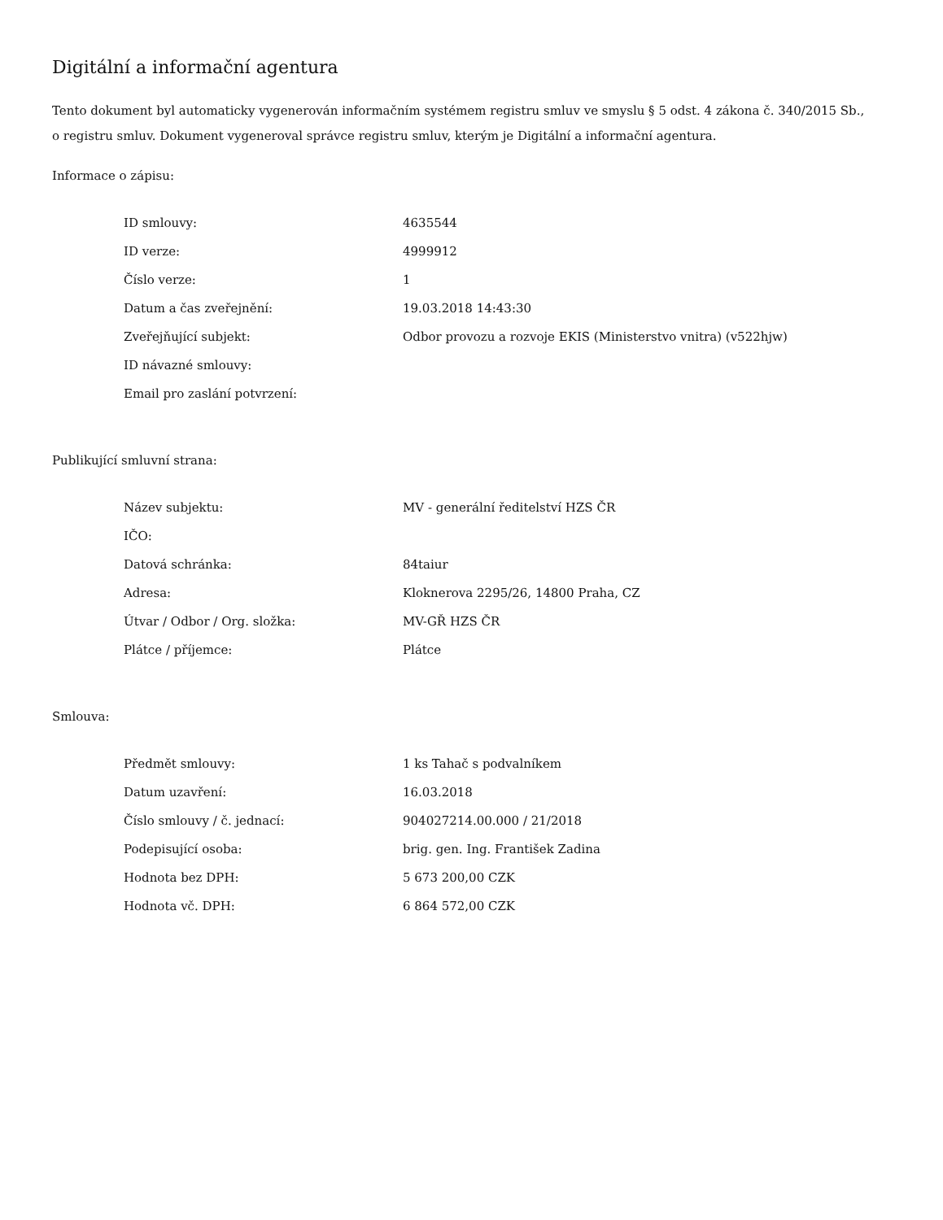Digitální a informační agentura
Tento dokument byl automaticky vygenerován informačním systémem registru smluv ve smyslu § 5 odst. 4 zákona č. 340/2015 Sb., o registru smluv. Dokument vygeneroval správce registru smluv, kterým je Digitální a informační agentura.
Informace o zápisu:
| ID smlouvy: | 4635544 |
| ID verze: | 4999912 |
| Číslo verze: | 1 |
| Datum a čas zveřejnění: | 19.03.2018 14:43:30 |
| Zveřejňující subjekt: | Odbor provozu a rozvoje EKIS (Ministerstvo vnitra) (v522hjw) |
| ID návazné smlouvy: | |
| Email pro zaslání potvrzení: | |
Publikující smluvní strana:
| Název subjektu: | MV - generální ředitelství HZS ČR |
| IČO: | |
| Datová schránka: | 84taiur |
| Adresa: | Kloknerova 2295/26, 14800 Praha, CZ |
| Útvar / Odbor / Org. složka: | MV-GŘ HZS ČR |
| Plátce / příjemce: | Plátce |
Smlouva:
| Předmět smlouvy: | 1 ks Tahač s podvalníkem |
| Datum uzavření: | 16.03.2018 |
| Číslo smlouvy / č. jednací: | 904027214.00.000 / 21/2018 |
| Podepisující osoba: | brig. gen. Ing. František Zadina |
| Hodnota bez DPH: | 5 673 200,00 CZK |
| Hodnota vč. DPH: | 6 864 572,00 CZK |